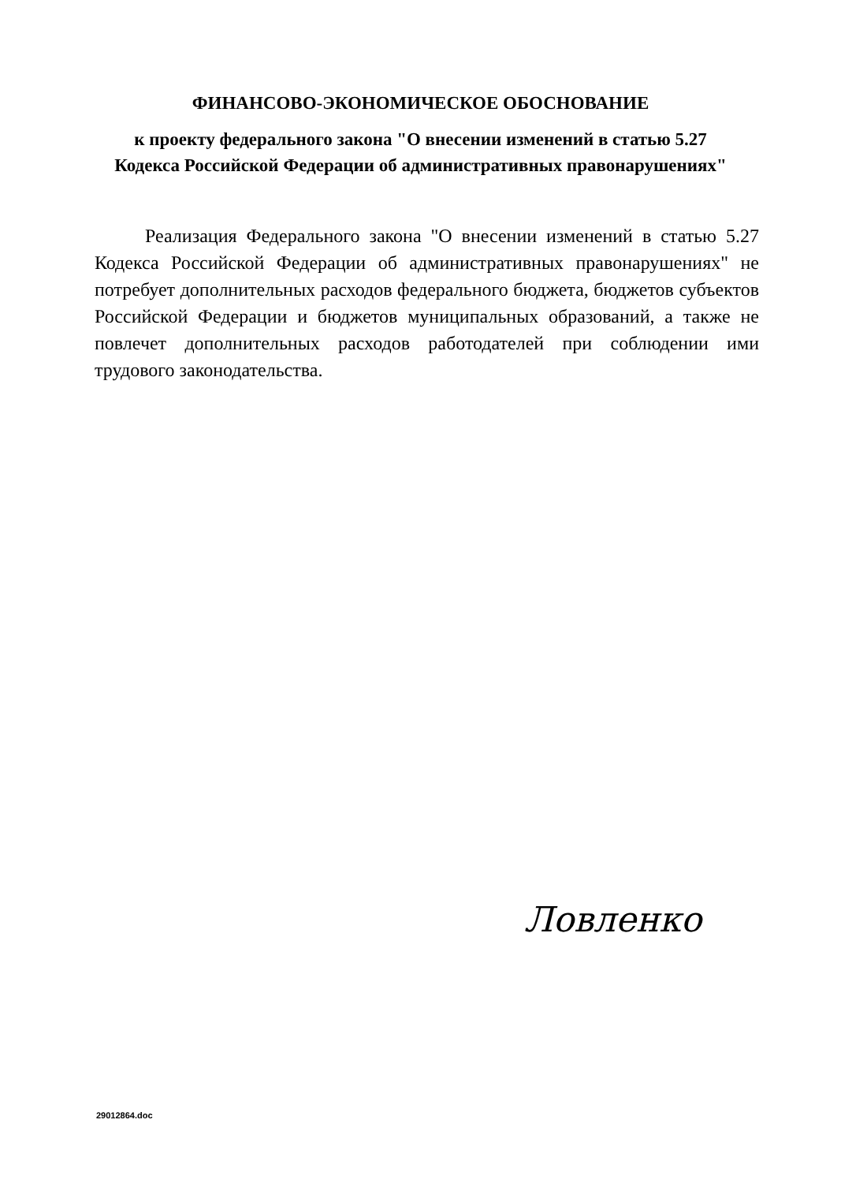ФИНАНСОВО-ЭКОНОМИЧЕСКОЕ ОБОСНОВАНИЕ
к проекту федерального закона "О внесении изменений в статью 5.27
Кодекса Российской Федерации об административных правонарушениях"
Реализация Федерального закона "О внесении изменений в статью 5.27 Кодекса Российской Федерации об административных правонарушениях" не потребует дополнительных расходов федерального бюджета, бюджетов субъектов Российской Федерации и бюджетов муниципальных образований, а также не повлечет дополнительных расходов работодателей при соблюдении ими трудового законодательства.
Ловленко
29012864.doc